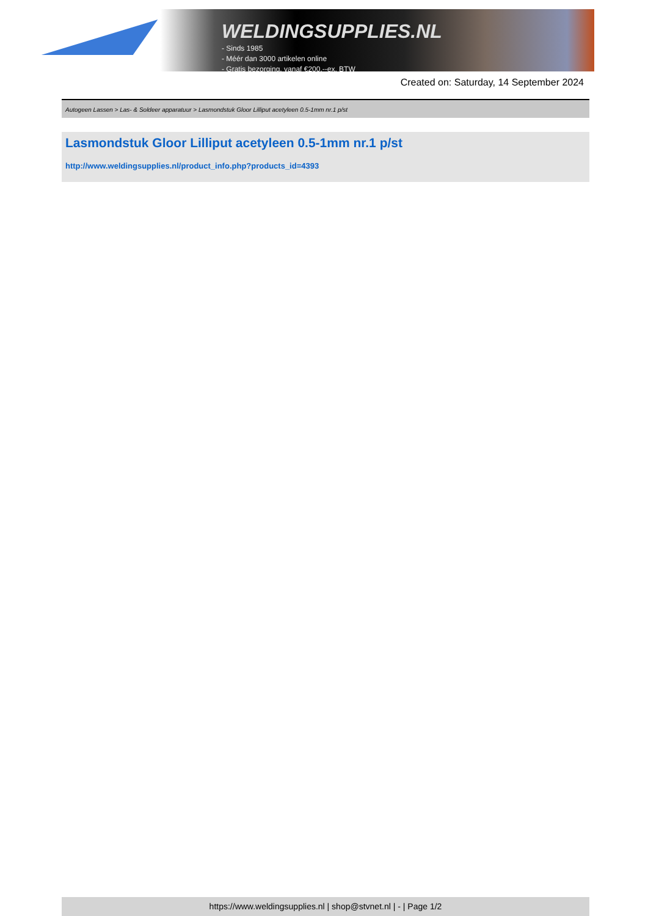WELDINGSUPPLIES.NL
- Sinds 1985
- Méér dan 3000 artikelen online
- Gratis bezorging, vanaf €200,--ex. BTW
Created on: Saturday, 14 September 2024
Autogeen Lassen > Las- & Soldeer apparatuur > Lasmondstuk Gloor Lilliput acetyleen 0.5-1mm nr.1 p/st
Lasmondstuk Gloor Lilliput acetyleen 0.5-1mm nr.1 p/st
http://www.weldingsupplies.nl/product_info.php?products_id=4393
https://www.weldingsupplies.nl | shop@stvnet.nl | - | Page 1/2